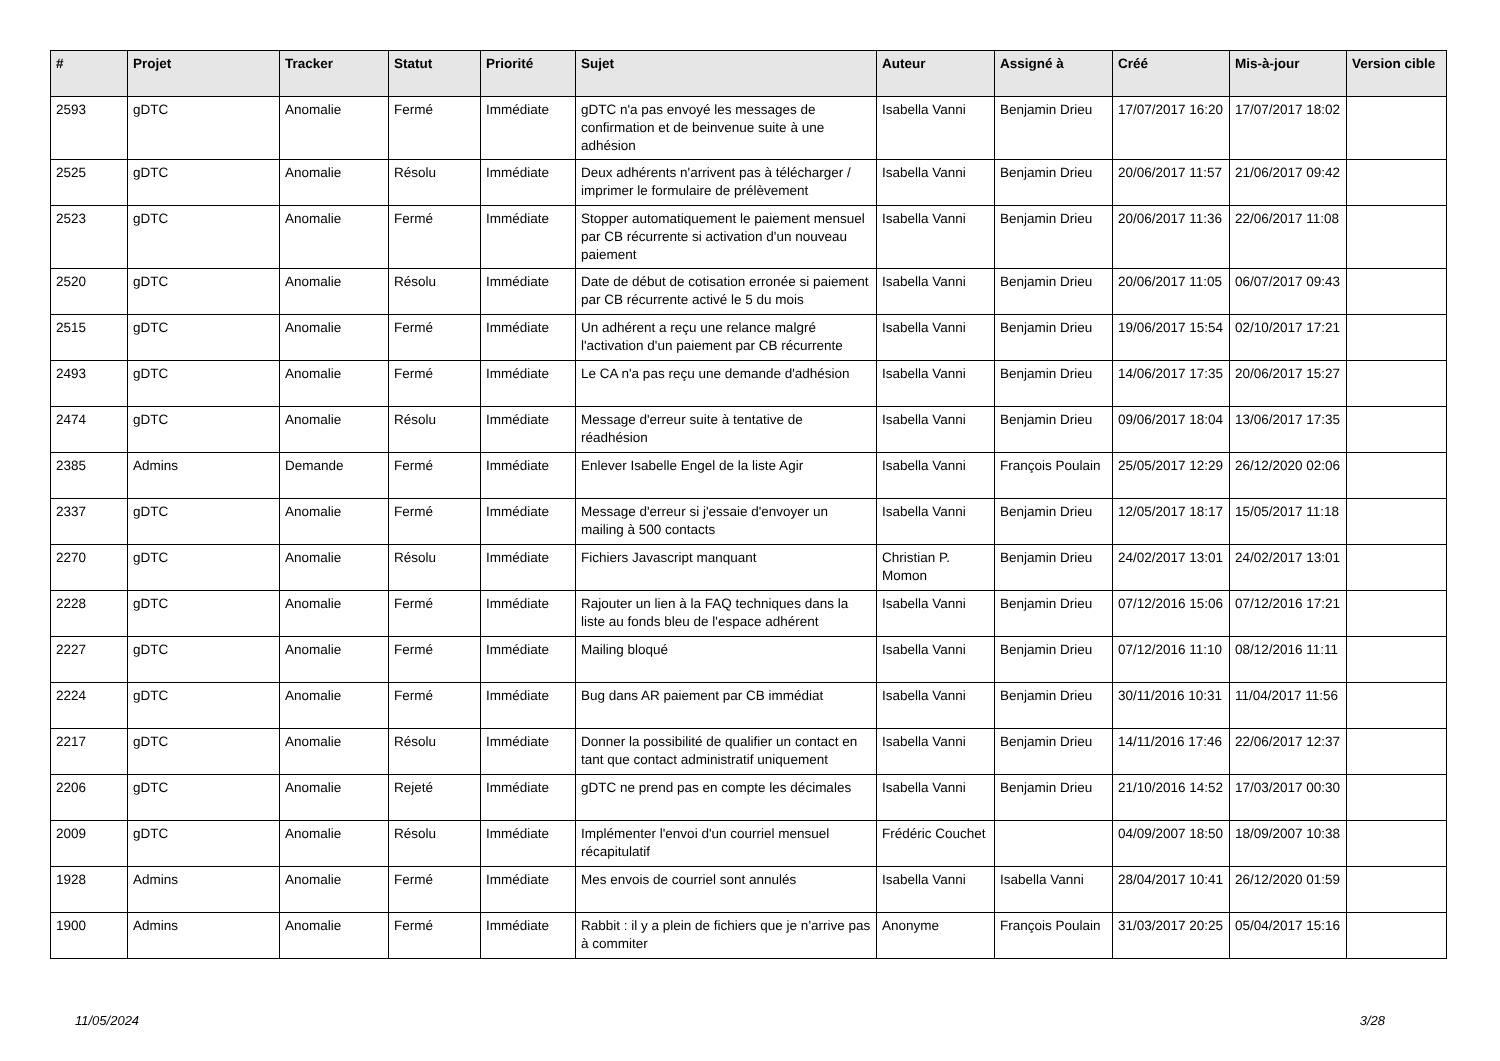| # | Projet | Tracker | Statut | Priorité | Sujet | Auteur | Assigné à | Créé | Mis-à-jour | Version cible |
| --- | --- | --- | --- | --- | --- | --- | --- | --- | --- | --- |
| 2593 | gDTC | Anomalie | Fermé | Immédiate | gDTC n'a pas envoyé les messages de confirmation et de beinvenue suite à une adhésion | Isabella Vanni | Benjamin Drieu | 17/07/2017 16:20 | 17/07/2017 18:02 | |
| 2525 | gDTC | Anomalie | Résolu | Immédiate | Deux adhérents n'arrivent pas à télécharger / imprimer le formulaire de prélèvement | Isabella Vanni | Benjamin Drieu | 20/06/2017 11:57 | 21/06/2017 09:42 | |
| 2523 | gDTC | Anomalie | Fermé | Immédiate | Stopper automatiquement le paiement mensuel par CB récurrente si activation d'un nouveau paiement | Isabella Vanni | Benjamin Drieu | 20/06/2017 11:36 | 22/06/2017 11:08 | |
| 2520 | gDTC | Anomalie | Résolu | Immédiate | Date de début de cotisation erronée si paiement par CB récurrente activé le 5 du mois | Isabella Vanni | Benjamin Drieu | 20/06/2017 11:05 | 06/07/2017 09:43 | |
| 2515 | gDTC | Anomalie | Fermé | Immédiate | Un adhérent a reçu une relance malgré l'activation d'un paiement par CB récurrente | Isabella Vanni | Benjamin Drieu | 19/06/2017 15:54 | 02/10/2017 17:21 | |
| 2493 | gDTC | Anomalie | Fermé | Immédiate | Le CA n'a pas reçu une demande d'adhésion | Isabella Vanni | Benjamin Drieu | 14/06/2017 17:35 | 20/06/2017 15:27 | |
| 2474 | gDTC | Anomalie | Résolu | Immédiate | Message d'erreur suite à tentative de réadhésion | Isabella Vanni | Benjamin Drieu | 09/06/2017 18:04 | 13/06/2017 17:35 | |
| 2385 | Admins | Demande | Fermé | Immédiate | Enlever Isabelle Engel de la liste Agir | Isabella Vanni | François Poulain | 25/05/2017 12:29 | 26/12/2020 02:06 | |
| 2337 | gDTC | Anomalie | Fermé | Immédiate | Message d'erreur si j'essaie d'envoyer un mailing à 500 contacts | Isabella Vanni | Benjamin Drieu | 12/05/2017 18:17 | 15/05/2017 11:18 | |
| 2270 | gDTC | Anomalie | Résolu | Immédiate | Fichiers Javascript manquant | Christian P. Momon | Benjamin Drieu | 24/02/2017 13:01 | 24/02/2017 13:01 | |
| 2228 | gDTC | Anomalie | Fermé | Immédiate | Rajouter un lien à la FAQ techniques dans la liste au fonds bleu de l'espace adhérent | Isabella Vanni | Benjamin Drieu | 07/12/2016 15:06 | 07/12/2016 17:21 | |
| 2227 | gDTC | Anomalie | Fermé | Immédiate | Mailing bloqué | Isabella Vanni | Benjamin Drieu | 07/12/2016 11:10 | 08/12/2016 11:11 | |
| 2224 | gDTC | Anomalie | Fermé | Immédiate | Bug dans AR paiement par CB immédiat | Isabella Vanni | Benjamin Drieu | 30/11/2016 10:31 | 11/04/2017 11:56 | |
| 2217 | gDTC | Anomalie | Résolu | Immédiate | Donner la possibilité de qualifier un contact en tant que contact administratif uniquement | Isabella Vanni | Benjamin Drieu | 14/11/2016 17:46 | 22/06/2017 12:37 | |
| 2206 | gDTC | Anomalie | Rejeté | Immédiate | gDTC ne prend pas en compte les décimales | Isabella Vanni | Benjamin Drieu | 21/10/2016 14:52 | 17/03/2017 00:30 | |
| 2009 | gDTC | Anomalie | Résolu | Immédiate | Implémenter l'envoi d'un courriel mensuel récapitulatif | Frédéric Couchet | | 04/09/2007 18:50 | 18/09/2007 10:38 | |
| 1928 | Admins | Anomalie | Fermé | Immédiate | Mes envois de courriel sont annulés | Isabella Vanni | Isabella Vanni | 28/04/2017 10:41 | 26/12/2020 01:59 | |
| 1900 | Admins | Anomalie | Fermé | Immédiate | Rabbit : il y a plein de fichiers que je n'arrive pas à commiter | Anonyme | François Poulain | 31/03/2017 20:25 | 05/04/2017 15:16 | |
11/05/2024 3/28